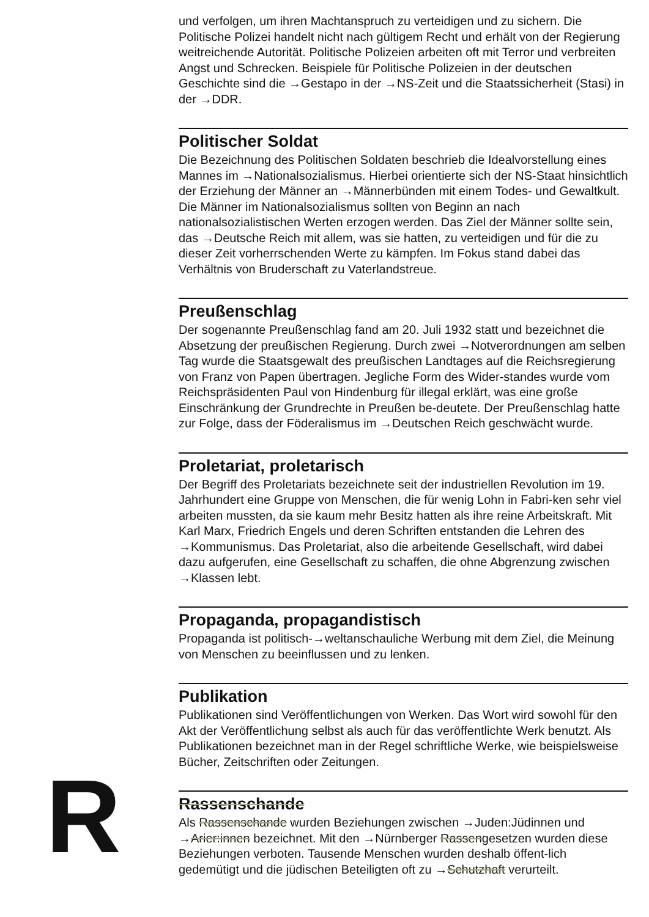und verfolgen, um ihren Machtanspruch zu verteidigen und zu sichern. Die Politische Polizei handelt nicht nach gültigem Recht und erhält von der Regierung weitreichende Autorität. Politische Polizeien arbeiten oft mit Terror und verbreiten Angst und Schrecken. Beispiele für Politische Polizeien in der deutschen Geschichte sind die →Gestapo in der →NS-Zeit und die Staatssicherheit (Stasi) in der →DDR.
Politischer Soldat
Die Bezeichnung des Politischen Soldaten beschrieb die Idealvorstellung eines Mannes im →Nationalsozialismus. Hierbei orientierte sich der NS-Staat hinsichtlich der Erziehung der Männer an →Männerbünden mit einem Todes- und Gewaltkult. Die Männer im Nationalsozialismus sollten von Beginn an nach nationalsozialistischen Werten erzogen werden. Das Ziel der Männer sollte sein, das →Deutsche Reich mit allem, was sie hatten, zu verteidigen und für die zu dieser Zeit vorherrschenden Werte zu kämpfen. Im Fokus stand dabei das Verhältnis von Bruderschaft zu Vaterlandstreue.
Preußenschlag
Der sogenannte Preußenschlag fand am 20. Juli 1932 statt und bezeichnet die Absetzung der preußischen Regierung. Durch zwei →Notverordnungen am selben Tag wurde die Staatsgewalt des preußischen Landtages auf die Reichsregierung von Franz von Papen übertragen. Jegliche Form des Wider-standes wurde vom Reichspräsidenten Paul von Hindenburg für illegal erklärt, was eine große Einschränkung der Grundrechte in Preußen be-deutete. Der Preußenschlag hatte zur Folge, dass der Föderalismus im →Deutschen Reich geschwächt wurde.
Proletariat, proletarisch
Der Begriff des Proletariats bezeichnete seit der industriellen Revolution im 19. Jahrhundert eine Gruppe von Menschen, die für wenig Lohn in Fabri-ken sehr viel arbeiten mussten, da sie kaum mehr Besitz hatten als ihre reine Arbeitskraft. Mit Karl Marx, Friedrich Engels und deren Schriften entstanden die Lehren des →Kommunismus. Das Proletariat, also die arbeitende Gesellschaft, wird dabei dazu aufgerufen, eine Gesellschaft zu schaffen, die ohne Abgrenzung zwischen →Klassen lebt.
Propaganda, propagandistisch
Propaganda ist politisch-→weltanschauliche Werbung mit dem Ziel, die Meinung von Menschen zu beeinflussen und zu lenken.
Publikation
Publikationen sind Veröffentlichungen von Werken. Das Wort wird sowohl für den Akt der Veröffentlichung selbst als auch für das veröffentlichte Werk benutzt. Als Publikationen bezeichnet man in der Regel schriftliche Werke, wie beispielsweise Bücher, Zeitschriften oder Zeitungen.
Rassenschande
Als Rassenschande wurden Beziehungen zwischen →Juden:Jüdinnen und →Arier:innen bezeichnet. Mit den →Nürnberger Rassengesetzen wurden diese Beziehungen verboten. Tausende Menschen wurden deshalb öffent-lich gedemütigt und die jüdischen Beteiligten oft zu →Schutzhaft verurteilt.
R